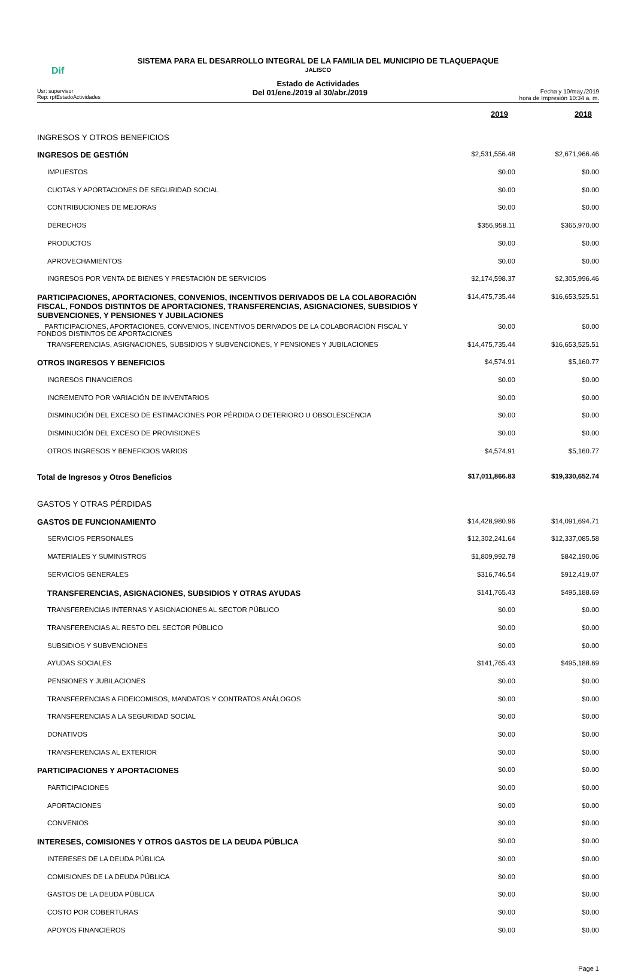SISTEMA PARA EL DESARROLLO INTEGRAL DE LA FAMILIA DEL MUNICIPIO DE TLAQUEPAQUE
Dif
JALISCO
Estado de Actividades
Usr: supervisor
Rep: rptEstadoActividades
Del 01/ene./2019 al 30/abr./2019
Fecha y 10/may./2019
hora de Impresión 10:34 a. m.
| | 2019 | 2018 |
| INGRESOS Y OTROS BENEFICIOS | | |
| INGRESOS DE GESTIÓN | $2,531,556.48 | $2,671,966.46 |
| IMPUESTOS | $0.00 | $0.00 |
| CUOTAS Y APORTACIONES DE SEGURIDAD SOCIAL | $0.00 | $0.00 |
| CONTRIBUCIONES DE MEJORAS | $0.00 | $0.00 |
| DERECHOS | $356,958.11 | $365,970.00 |
| PRODUCTOS | $0.00 | $0.00 |
| APROVECHAMIENTOS | $0.00 | $0.00 |
| INGRESOS POR VENTA DE BIENES Y PRESTACIÓN DE SERVICIOS | $2,174,598.37 | $2,305,996.46 |
| PARTICIPACIONES, APORTACIONES, CONVENIOS, INCENTIVOS DERIVADOS DE LA COLABORACIÓN FISCAL, FONDOS DISTINTOS DE APORTACIONES, TRANSFERENCIAS, ASIGNACIONES, SUBSIDIOS Y SUBVENCIONES, Y PENSIONES Y JUBILACIONES | $14,475,735.44 | $16,653,525.51 |
| PARTICIPACIONES, APORTACIONES, CONVENIOS, INCENTIVOS DERIVADOS DE LA COLABORACIÓN FISCAL Y FONDOS DISTINTOS DE APORTACIONES | $0.00 | $0.00 |
| TRANSFERENCIAS, ASIGNACIONES, SUBSIDIOS Y SUBVENCIONES, Y PENSIONES Y JUBILACIONES | $14,475,735.44 | $16,653,525.51 |
| OTROS INGRESOS Y BENEFICIOS | $4,574.91 | $5,160.77 |
| INGRESOS FINANCIEROS | $0.00 | $0.00 |
| INCREMENTO POR VARIACIÓN DE INVENTARIOS | $0.00 | $0.00 |
| DISMINUCIÓN DEL EXCESO DE ESTIMACIONES POR PÉRDIDA O DETERIORO U OBSOLESCENCIA | $0.00 | $0.00 |
| DISMINUCIÓN DEL EXCESO DE PROVISIONES | $0.00 | $0.00 |
| OTROS INGRESOS Y BENEFICIOS VARIOS | $4,574.91 | $5,160.77 |
| Total de Ingresos y Otros Beneficios | $17,011,866.83 | $19,330,652.74 |
| GASTOS Y OTRAS PÉRDIDAS | | |
| GASTOS DE FUNCIONAMIENTO | $14,428,980.96 | $14,091,694.71 |
| SERVICIOS PERSONALES | $12,302,241.64 | $12,337,085.58 |
| MATERIALES Y SUMINISTROS | $1,809,992.78 | $842,190.06 |
| SERVICIOS GENERALES | $316,746.54 | $912,419.07 |
| TRANSFERENCIAS, ASIGNACIONES, SUBSIDIOS Y OTRAS AYUDAS | $141,765.43 | $495,188.69 |
| TRANSFERENCIAS INTERNAS Y ASIGNACIONES AL SECTOR PÚBLICO | $0.00 | $0.00 |
| TRANSFERENCIAS AL RESTO DEL SECTOR PÚBLICO | $0.00 | $0.00 |
| SUBSIDIOS Y SUBVENCIONES | $0.00 | $0.00 |
| AYUDAS SOCIALES | $141,765.43 | $495,188.69 |
| PENSIONES Y JUBILACIONES | $0.00 | $0.00 |
| TRANSFERENCIAS A FIDEICOMISOS, MANDATOS Y CONTRATOS ANÁLOGOS | $0.00 | $0.00 |
| TRANSFERENCIAS A LA SEGURIDAD SOCIAL | $0.00 | $0.00 |
| DONATIVOS | $0.00 | $0.00 |
| TRANSFERENCIAS AL EXTERIOR | $0.00 | $0.00 |
| PARTICIPACIONES Y APORTACIONES | $0.00 | $0.00 |
| PARTICIPACIONES | $0.00 | $0.00 |
| APORTACIONES | $0.00 | $0.00 |
| CONVENIOS | $0.00 | $0.00 |
| INTERESES, COMISIONES Y OTROS GASTOS DE LA DEUDA PÚBLICA | $0.00 | $0.00 |
| INTERESES DE LA DEUDA PÚBLICA | $0.00 | $0.00 |
| COMISIONES DE LA DEUDA PÚBLICA | $0.00 | $0.00 |
| GASTOS DE LA DEUDA PÚBLICA | $0.00 | $0.00 |
| COSTO POR COBERTURAS | $0.00 | $0.00 |
| APOYOS FINANCIEROS | $0.00 | $0.00 |
Page 1